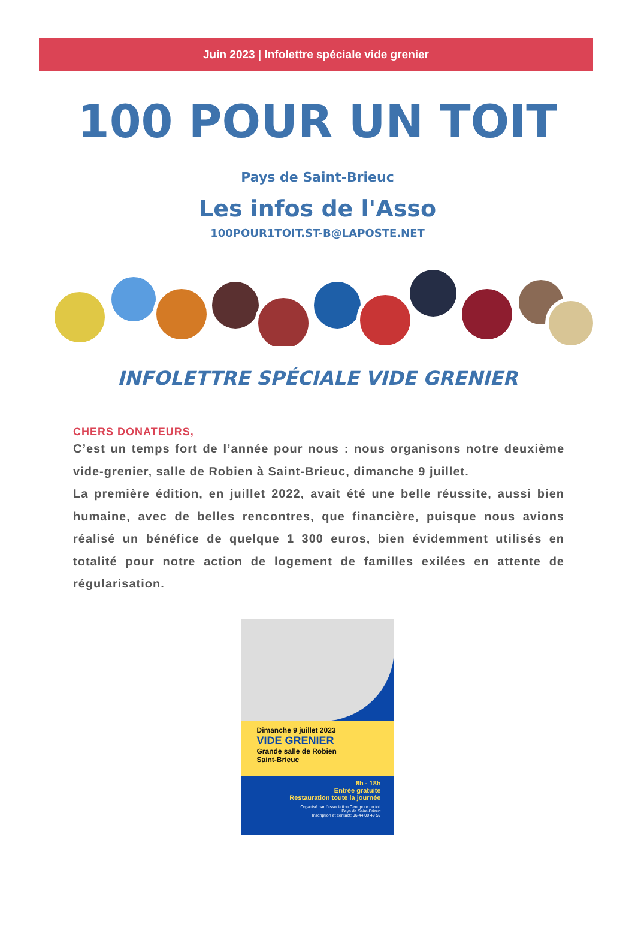Juin 2023 | Infolettre spéciale vide grenier
100 POUR UN TOIT
Pays de Saint-Brieuc
Les infos de l'Asso
100POUR1TOIT.ST-B@LAPOSTE.NET
INFOLETTRE SPÉCIALE VIDE GRENIER
CHERS DONATEURS,
C’est un temps fort de l’année pour nous : nous organisons notre deuxième vide-grenier, salle de Robien à Saint-Brieuc, dimanche 9 juillet.
La première édition, en juillet 2022, avait été une belle réussite, aussi bien humaine, avec de belles rencontres, que financière, puisque nous avions réalisé un bénéfice de quelque 1 300 euros, bien évidemment utilisés en totalité pour notre action de logement de familles exilées en attente de régularisation.
Dimanche 9 juillet 2023
VIDE GRENIER
Grande salle de Robien
Saint-Brieuc
8h - 18h
Entrée gratuite
Restauration toute la journée
Organisé par l'association Cent pour un toit
Pays de Saint-Brieuc
Inscription et contact: 06 44 09 49 59